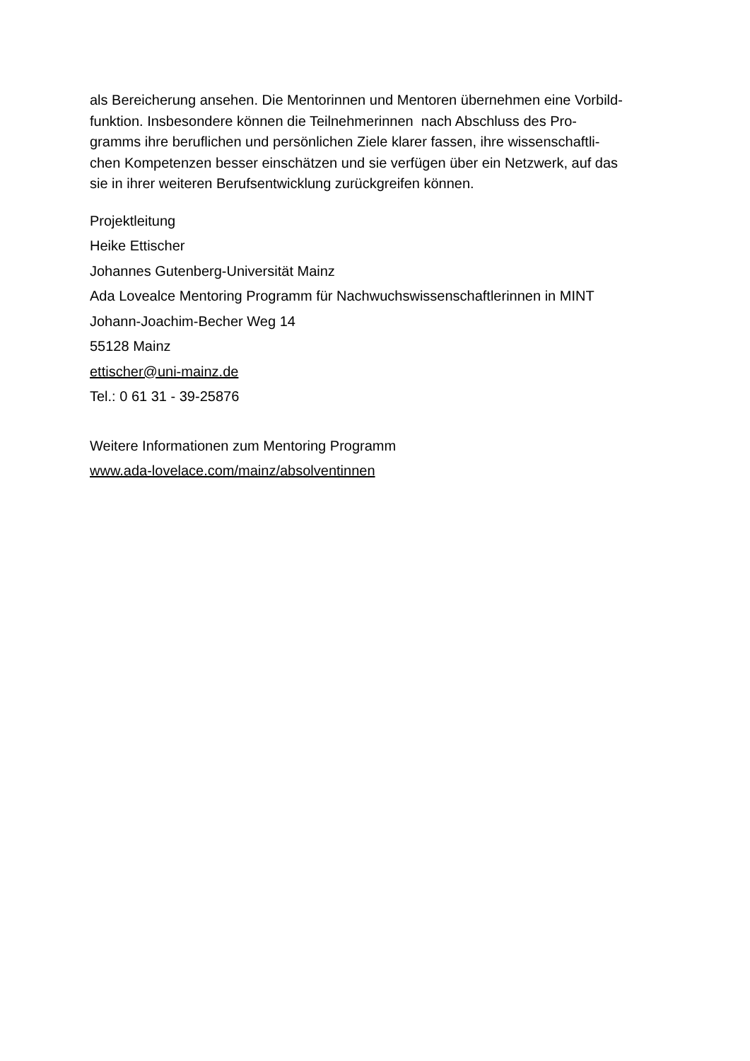als Bereicherung ansehen. Die Mentorinnen und Mentoren übernehmen eine Vorbild-
funktion. Insbesondere können die Teilnehmerinnen nach Abschluss des Pro-
gramms ihre beruflichen und persönlichen Ziele klarer fassen, ihre wissenschaftli-
chen Kompetenzen besser einschätzen und sie verfügen über ein Netzwerk, auf das
sie in ihrer weiteren Berufsentwicklung zurückgreifen können.
Projektleitung
Heike Ettischer
Johannes Gutenberg-Universität Mainz
Ada Lovealce Mentoring Programm für Nachwuchswissenschaftlerinnen in MINT
Johann-Joachim-Becher Weg 14
55128 Mainz
ettischer@uni-mainz.de
Tel.: 0 61 31 - 39-25876
Weitere Informationen zum Mentoring Programm
www.ada-lovelace.com/mainz/absolventinnen